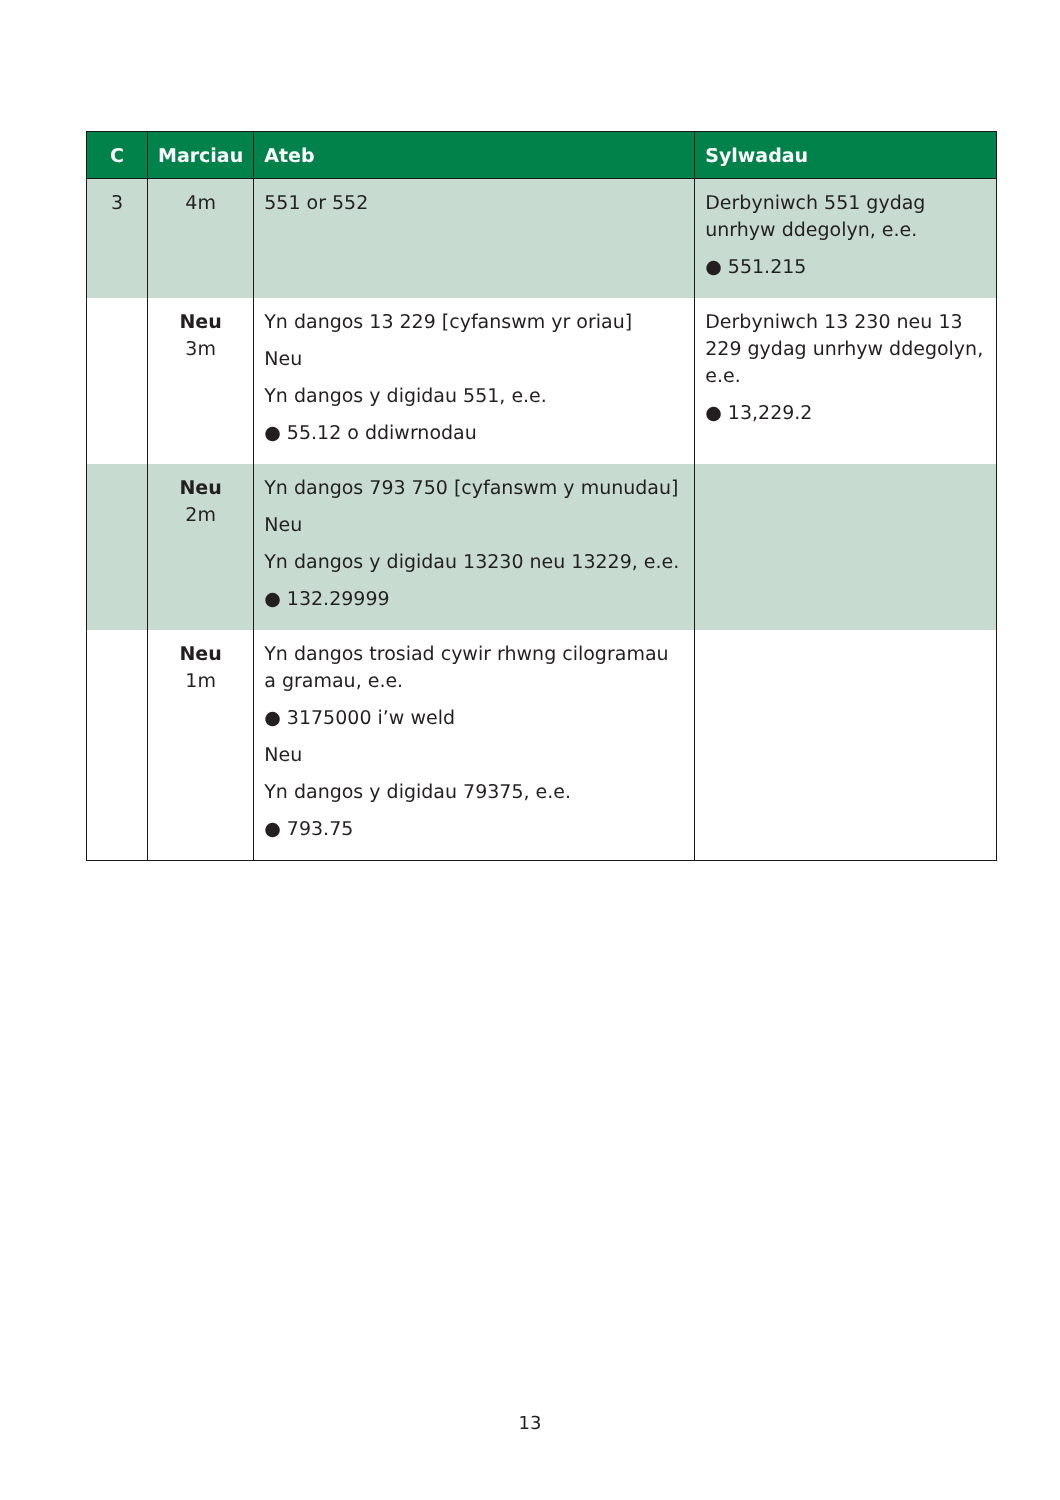| C | Marciau | Ateb | Sylwadau |
| --- | --- | --- | --- |
| 3 | 4m | 551 or 552 | Derbyniwch 551 gydag unrhyw ddegolyn, e.e. ● 551.215 |
| | Neu 3m | Yn dangos 13 229 [cyfanswm yr oriau] Neu Yn dangos y digidau 551, e.e. ● 55.12 o ddiwrnodau | Derbyniwch 13 230 neu 13 229 gydag unrhyw ddegolyn, e.e. ● 13,229.2 |
| | Neu 2m | Yn dangos 793 750 [cyfanswm y munudau] Neu Yn dangos y digidau 13230 neu 13229, e.e. ● 132.29999 | |
| | Neu 1m | Yn dangos trosiad cywir rhwng cilogramau a gramau, e.e. ● 3175000 i’w weld Neu Yn dangos y digidau 79375, e.e. ● 793.75 | |
13